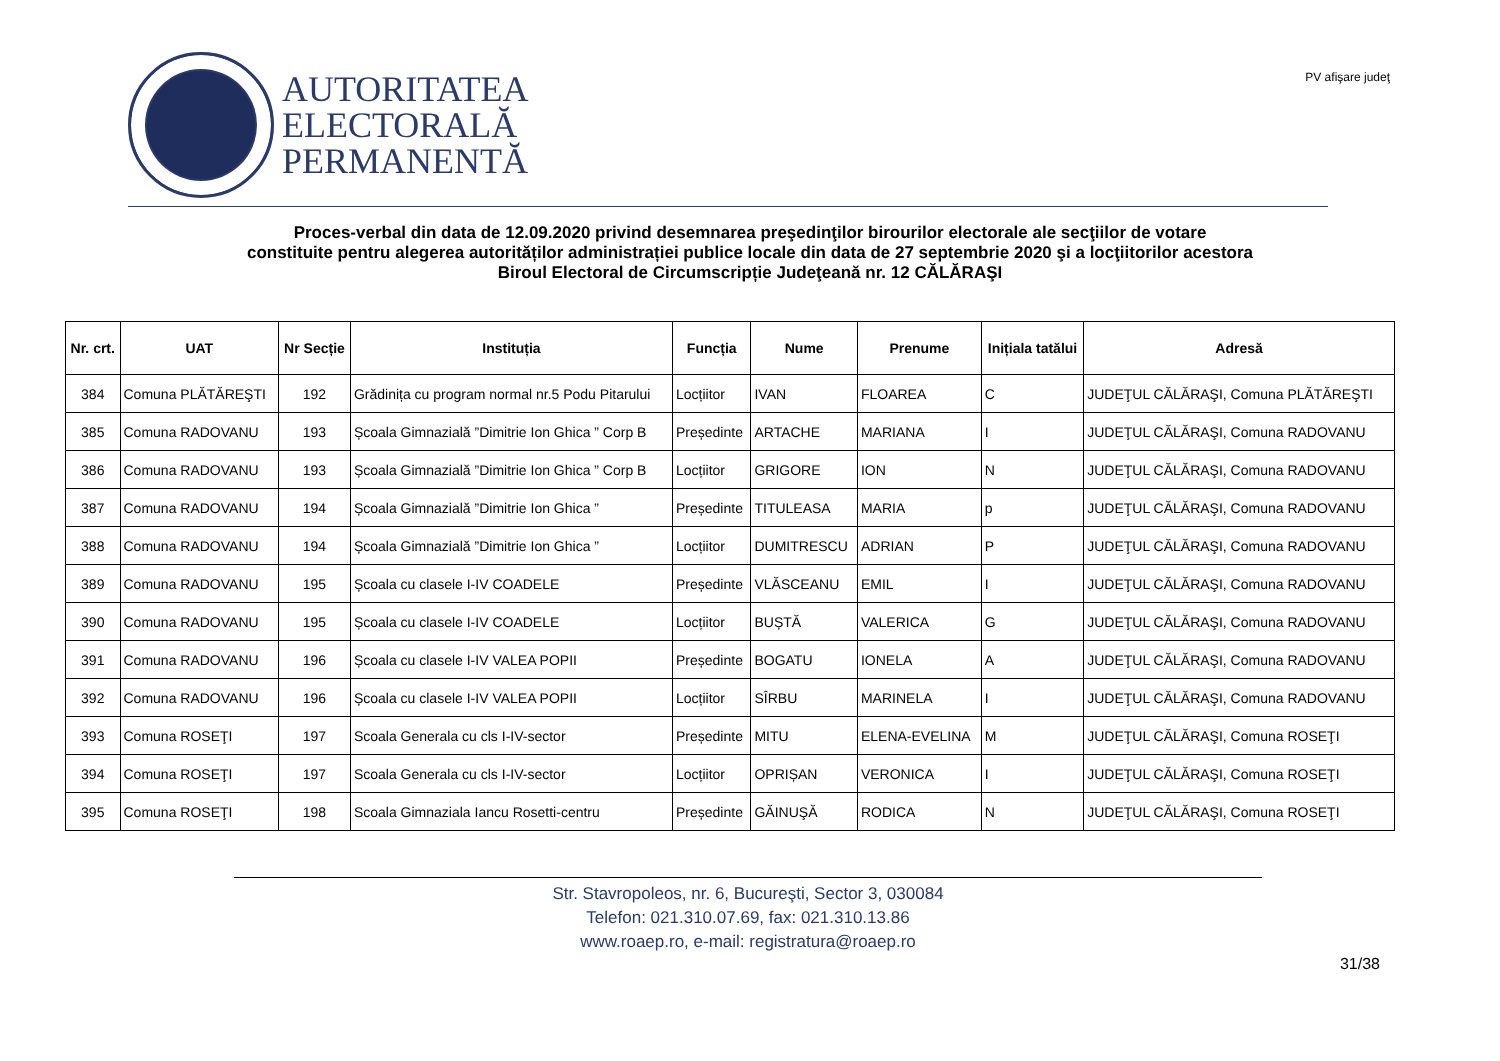AUTORITATEA
ELECTORALĂ
PERMANENTĂ
PV afişare judeţ
Proces-verbal din data de 12.09.2020 privind desemnarea preşedinţilor birourilor electorale ale secţiilor de votare
constituite pentru alegerea autorităților administrației publice locale din data de 27 septembrie 2020 şi a locţiitorilor acestora
Biroul Electoral de Circumscripție Judeţeană nr. 12 CĂLĂRAŞI
| Nr. crt. | UAT | Nr Secție | Instituția | Funcția | Nume | Prenume | Inițiala tatălui | Adresă |
| --- | --- | --- | --- | --- | --- | --- | --- | --- |
| 384 | Comuna PLĂTĂREŞTI | 192 | Grădinița cu program normal nr.5 Podu Pitarului | Locțiitor | IVAN | FLOAREA | C | JUDEŢUL CĂLĂRAŞI, Comuna PLĂTĂREŞTI |
| 385 | Comuna RADOVANU | 193 | Școala Gimnazială ”Dimitrie Ion Ghica ” Corp B | Președinte | ARTACHE | MARIANA | I | JUDEŢUL CĂLĂRAŞI, Comuna RADOVANU |
| 386 | Comuna RADOVANU | 193 | Școala Gimnazială ”Dimitrie Ion Ghica ” Corp B | Locțiitor | GRIGORE | ION | N | JUDEŢUL CĂLĂRAŞI, Comuna RADOVANU |
| 387 | Comuna RADOVANU | 194 | Școala Gimnazială ”Dimitrie Ion Ghica ” | Președinte | TITULEASA | MARIA | p | JUDEŢUL CĂLĂRAŞI, Comuna RADOVANU |
| 388 | Comuna RADOVANU | 194 | Școala Gimnazială ”Dimitrie Ion Ghica ” | Locțiitor | DUMITRESCU | ADRIAN | P | JUDEŢUL CĂLĂRAŞI, Comuna RADOVANU |
| 389 | Comuna RADOVANU | 195 | Școala cu clasele I-IV COADELE | Președinte | VLĂSCEANU | EMIL | I | JUDEŢUL CĂLĂRAŞI, Comuna RADOVANU |
| 390 | Comuna RADOVANU | 195 | Școala cu clasele I-IV COADELE | Locțiitor | BUȘTĂ | VALERICA | G | JUDEŢUL CĂLĂRAŞI, Comuna RADOVANU |
| 391 | Comuna RADOVANU | 196 | Școala cu clasele I-IV VALEA POPII | Președinte | BOGATU | IONELA | A | JUDEŢUL CĂLĂRAŞI, Comuna RADOVANU |
| 392 | Comuna RADOVANU | 196 | Școala cu clasele I-IV VALEA POPII | Locțiitor | SÎRBU | MARINELA | I | JUDEŢUL CĂLĂRAŞI, Comuna RADOVANU |
| 393 | Comuna ROSEŢI | 197 | Scoala Generala cu cls I-IV-sector | Președinte | MITU | ELENA-EVELINA | M | JUDEŢUL CĂLĂRAŞI, Comuna ROSEŢI |
| 394 | Comuna ROSEŢI | 197 | Scoala Generala cu cls I-IV-sector | Locțiitor | OPRIȘAN | VERONICA | I | JUDEŢUL CĂLĂRAŞI, Comuna ROSEŢI |
| 395 | Comuna ROSEŢI | 198 | Scoala Gimnaziala Iancu Rosetti-centru | Președinte | GĂINUŞĂ | RODICA | N | JUDEŢUL CĂLĂRAŞI, Comuna ROSEŢI |
Str. Stavropoleos, nr. 6, Bucureşti, Sector 3, 030084
Telefon: 021.310.07.69, fax: 021.310.13.86
www.roaep.ro, e-mail: registratura@roaep.ro
31/38